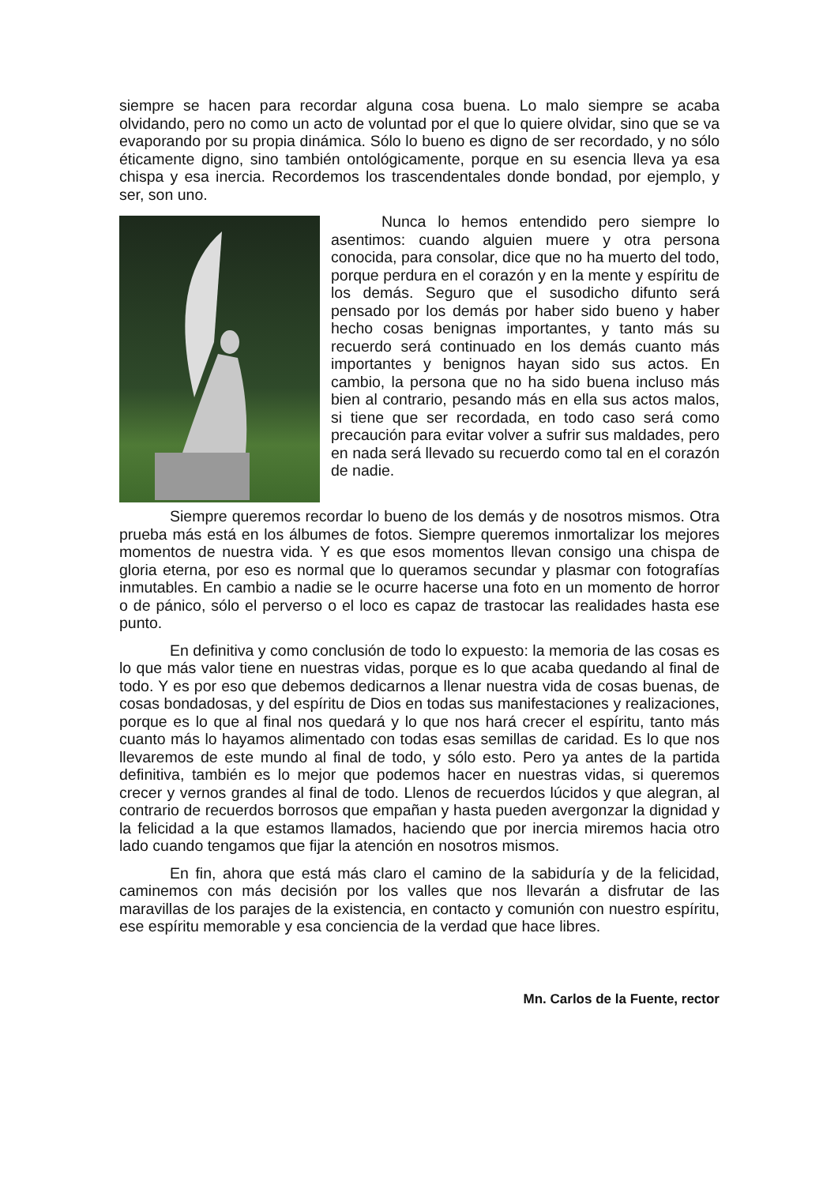siempre se hacen para recordar alguna cosa buena. Lo malo siempre se acaba olvidando, pero no como un acto de voluntad por el que lo quiere olvidar, sino que se va evaporando por su propia dinámica. Sólo lo bueno es digno de ser recordado, y no sólo éticamente digno, sino también ontológicamente, porque en su esencia lleva ya esa chispa y esa inercia. Recordemos los trascendentales donde bondad, por ejemplo, y ser, son uno.
Nunca lo hemos entendido pero siempre lo asentimos: cuando alguien muere y otra persona conocida, para consolar, dice que no ha muerto del todo, porque perdura en el corazón y en la mente y espíritu de los demás. Seguro que el susodicho difunto será pensado por los demás por haber sido bueno y haber hecho cosas benignas importantes, y tanto más su recuerdo será continuado en los demás cuanto más importantes y benignos hayan sido sus actos. En cambio, la persona que no ha sido buena incluso más bien al contrario, pesando más en ella sus actos malos, si tiene que ser recordada, en todo caso será como precaución para evitar volver a sufrir sus maldades, pero en nada será llevado su recuerdo como tal en el corazón de nadie.
Siempre queremos recordar lo bueno de los demás y de nosotros mismos. Otra prueba más está en los álbumes de fotos. Siempre queremos inmortalizar los mejores momentos de nuestra vida. Y es que esos momentos llevan consigo una chispa de gloria eterna, por eso es normal que lo queramos secundar y plasmar con fotografías inmutables. En cambio a nadie se le ocurre hacerse una foto en un momento de horror o de pánico, sólo el perverso o el loco es capaz de trastocar las realidades hasta ese punto.
En definitiva y como conclusión de todo lo expuesto: la memoria de las cosas es lo que más valor tiene en nuestras vidas, porque es lo que acaba quedando al final de todo. Y es por eso que debemos dedicarnos a llenar nuestra vida de cosas buenas, de cosas bondadosas, y del espíritu de Dios en todas sus manifestaciones y realizaciones, porque es lo que al final nos quedará y lo que nos hará crecer el espíritu, tanto más cuanto más lo hayamos alimentado con todas esas semillas de caridad. Es lo que nos llevaremos de este mundo al final de todo, y sólo esto. Pero ya antes de la partida definitiva, también es lo mejor que podemos hacer en nuestras vidas, si queremos crecer y vernos grandes al final de todo. Llenos de recuerdos lúcidos y que alegran, al contrario de recuerdos borrosos que empañan y hasta pueden avergonzar la dignidad y la felicidad a la que estamos llamados, haciendo que por inercia miremos hacia otro lado cuando tengamos que fijar la atención en nosotros mismos.
En fin, ahora que está más claro el camino de la sabiduría y de la felicidad, caminemos con más decisión por los valles que nos llevarán a disfrutar de las maravillas de los parajes de la existencia, en contacto y comunión con nuestro espíritu, ese espíritu memorable y esa conciencia de la verdad que hace libres.
Mn. Carlos de la Fuente, rector